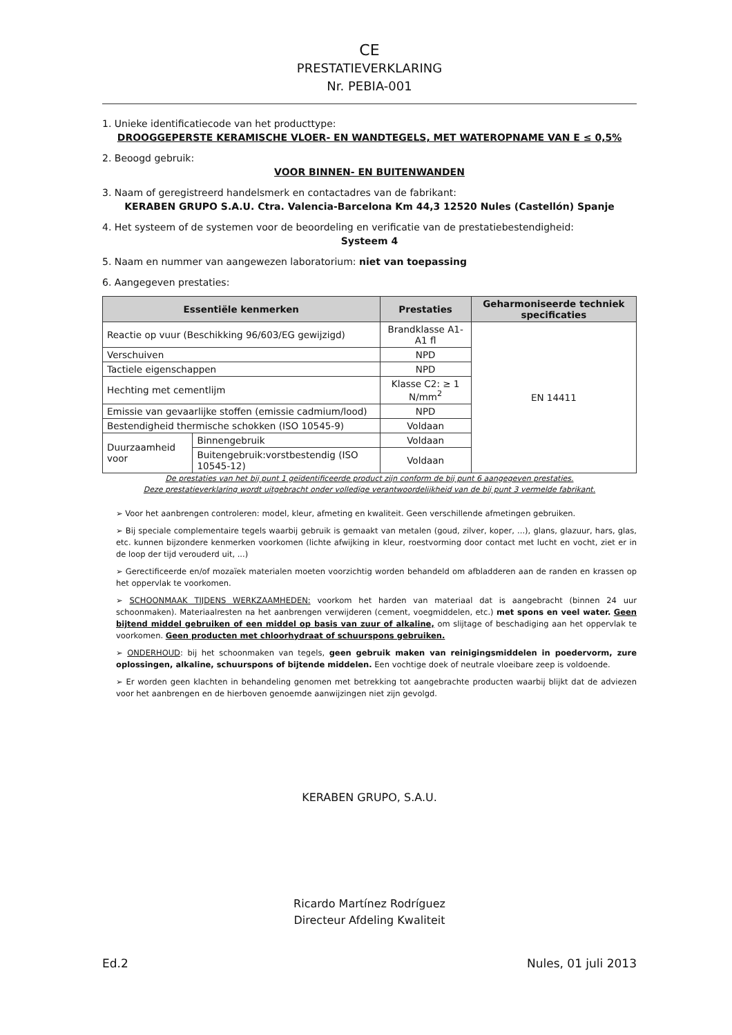CE
PRESTATIEVERKLARING
Nr. PEBIA-001
1. Unieke identificatiecode van het producttype:
DROOGGEPERSTE KERAMISCHE VLOER- EN WANDTEGELS, MET WATEROPNAME VAN E ≤ 0,5%
2. Beoogd gebruik:
VOOR BINNEN- EN BUITENWANDEN
3. Naam of geregistreerd handelsmerk en contactadres van de fabrikant:
KERABEN GRUPO S.A.U. Ctra. Valencia-Barcelona Km 44,3 12520 Nules (Castellón) Spanje
4. Het systeem of de systemen voor de beoordeling en verificatie van de prestatiebestendigheid:
Systeem 4
5. Naam en nummer van aangewezen laboratorium: niet van toepassing
6. Aangegeven prestaties:
| Essentiële kenmerken | | Prestaties | Geharmoniseerde techniek specificaties |
| --- | --- | --- | --- |
| Reactie op vuur (Beschikking 96/603/EG gewijzigd) | | Brandklasse A1-A1 fl | EN 14411 |
| Verschuiven | | NPD | |
| Tactiele eigenschappen | | NPD | |
| Hechting met cementlijm | | Klasse C2: ≥ 1 N/mm<sup>2</sup> | |
| Emissie van gevaarlijke stoffen (emissie cadmium/lood) | | NPD | |
| Bestendigheid thermische schokken (ISO 10545-9) | | Voldaan | |
| Duurzaamheid voor | Binnengebruik | Voldaan | |
| | Buitengebruik:vorstbestendig (ISO 10545-12) | Voldaan | |
De prestaties van het bij punt 1 geïdentificeerde product zijn conform de bij punt 6 aangegeven prestaties.
Deze prestatieverklaring wordt uitgebracht onder volledige verantwoordelijkheid van de bij punt 3 vermelde fabrikant.
➢ Voor het aanbrengen controleren: model, kleur, afmeting en kwaliteit. Geen verschillende afmetingen gebruiken.
➢ Bij speciale complementaire tegels waarbij gebruik is gemaakt van metalen (goud, zilver, koper, ...), glans, glazuur, hars, glas, etc. kunnen bijzondere kenmerken voorkomen (lichte afwijking in kleur, roestvorming door contact met lucht en vocht, ziet er in de loop der tijd verouderd uit, ...)
➢ Gerectificeerde en/of mozaïek materialen moeten voorzichtig worden behandeld om afbladderen aan de randen en krassen op het oppervlak te voorkomen.
➢ SCHOONMAAK TIJDENS WERKZAAMHEDEN: voorkom het harden van materiaal dat is aangebracht (binnen 24 uur schoonmaken). Materiaalresten na het aanbrengen verwijderen (cement, voegmiddelen, etc.) met spons en veel water. Geen bijtend middel gebruiken of een middel op basis van zuur of alkaline, om slijtage of beschadiging aan het oppervlak te voorkomen. Geen producten met chloorhydraat of schuurspons gebruiken.
➢ ONDERHOUD: bij het schoonmaken van tegels, geen gebruik maken van reinigingsmiddelen in poedervorm, zure oplossingen, alkaline, schuurspons of bijtende middelen. Een vochtige doek of neutrale vloeibare zeep is voldoende.
➢ Er worden geen klachten in behandeling genomen met betrekking tot aangebrachte producten waarbij blijkt dat de adviezen voor het aanbrengen en de hierboven genoemde aanwijzingen niet zijn gevolgd.
KERABEN GRUPO, S.A.U.
Ricardo Martínez Rodríguez
Directeur Afdeling Kwaliteit
Ed.2 Nules, 01 juli 2013